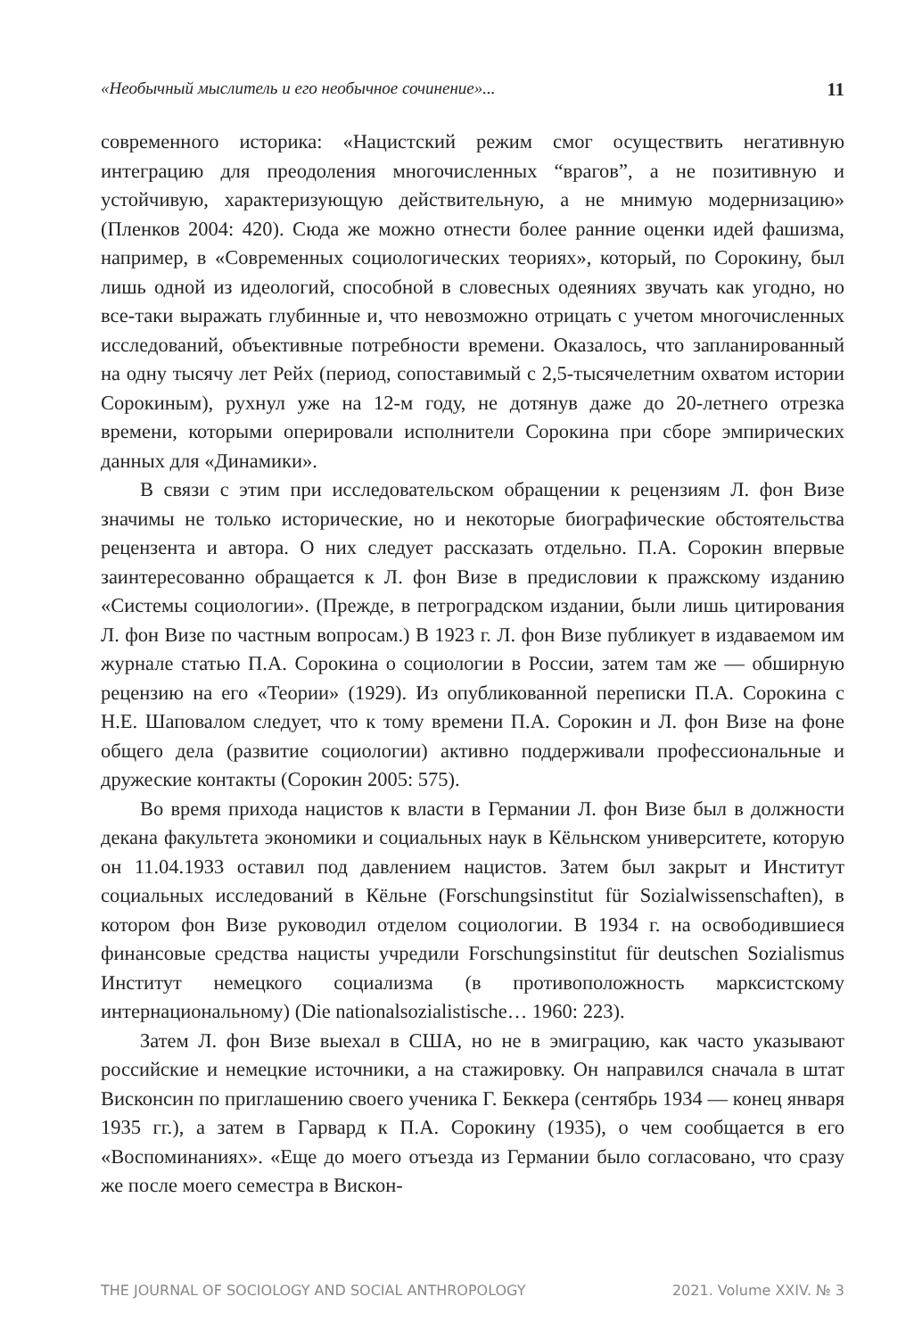«Необычный мыслитель и его необычное сочинение»... 11
современного историка: «Нацистский режим смог осуществить негативную интеграцию для преодоления многочисленных “врагов”, а не позитивную и устойчивую, характеризующую действительную, а не мнимую модернизацию» (Пленков 2004: 420). Сюда же можно отнести более ранние оценки идей фашизма, например, в «Современных социологических теориях», который, по Сорокину, был лишь одной из идеологий, способной в словесных одеяниях звучать как угодно, но все-таки выражать глубинные и, что невозможно отрицать с учетом многочисленных исследований, объективные потребности времени. Оказалось, что запланированный на одну тысячу лет Рейх (период, сопоставимый с 2,5-тысячелетним охватом истории Сорокиным), рухнул уже на 12-м году, не дотянув даже до 20-летнего отрезка времени, которыми оперировали исполнители Сорокина при сборе эмпирических данных для «Динамики».
В связи с этим при исследовательском обращении к рецензиям Л. фон Визе значимы не только исторические, но и некоторые биографические обстоятельства рецензента и автора. О них следует рассказать отдельно. П.А. Сорокин впервые заинтересованно обращается к Л. фон Визе в предисловии к пражскому изданию «Системы социологии». (Прежде, в петроградском издании, были лишь цитирования Л. фон Визе по частным вопросам.) В 1923 г. Л. фон Визе публикует в издаваемом им журнале статью П.А. Сорокина о социологии в России, затем там же — обширную рецензию на его «Теории» (1929). Из опубликованной переписки П.А. Сорокина с Н.Е. Шаповалом следует, что к тому времени П.А. Сорокин и Л. фон Визе на фоне общего дела (развитие социологии) активно поддерживали профессиональные и дружеские контакты (Сорокин 2005: 575).
Во время прихода нацистов к власти в Германии Л. фон Визе был в должности декана факультета экономики и социальных наук в Кёльнском университете, которую он 11.04.1933 оставил под давлением нацистов. Затем был закрыт и Институт социальных исследований в Кёльне (Forschungsinstitut für Sozialwissenschaften), в котором фон Визе руководил отделом социологии. В 1934 г. на освободившиеся финансовые средства нацисты учредили Forschungsinstitut für deutschen Sozialismus Институт немецкого социализма (в противоположность марксистскому интернациональному) (Die nationalsozialistische… 1960: 223).
Затем Л. фон Визе выехал в США, но не в эмиграцию, как часто указывают российские и немецкие источники, а на стажировку. Он направился сначала в штат Висконсин по приглашению своего ученика Г. Беккера (сентябрь 1934 — конец января 1935 гг.), а затем в Гарвард к П.А. Сорокину (1935), о чем сообщается в его «Воспоминаниях». «Еще до моего отъезда из Германии было согласовано, что сразу же после моего семестра в Вискон-
THE JOURNAL OF SOCIOLOGY AND SOCIAL ANTHROPOLOGY 2021. Volume XXIV. № 3